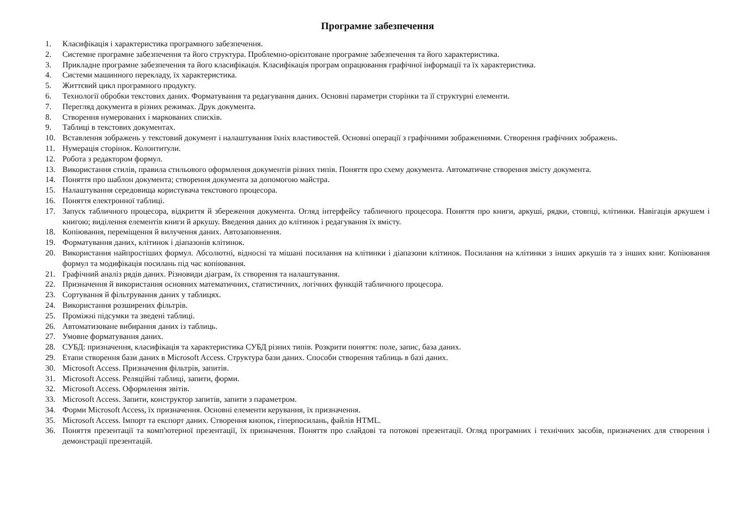Програмне забезпечення
1. Класифікація і характеристика програмного забезпечення.
2. Системне програмне забезпечення та його структура. Проблемно-орієнтоване програмне забезпечення та його характеристика.
3. Прикладне програмне забезпечення та його класифікація. Класифікація програм опрацювання графічної інформації та їх характеристика.
4. Системи машинного перекладу, їх характеристика.
5. Життєвий цикл програмного продукту.
6. Технології обробки текстових даних. Форматування та редагування даних. Основні параметри сторінки та її структурні елементи.
7. Перегляд документа в різних режимах. Друк документа.
8. Створення нумерованих і маркованих списків.
9. Таблиці в текстових документах.
10. Вставлення зображень у текстовий документ і налаштування їхніх властивостей. Основні операції з графічними зображеннями. Створення графічних зображень.
11. Нумерація сторінок. Колонтитули.
12. Робота з редактором формул.
13. Використання стилів, правила стильового оформлення документів різних типів. Поняття про схему документа. Автоматичне створення змісту документа.
14. Поняття про шаблон документа; створення документа за допомогою майстра.
15. Налаштування середовища користувача текстового процесора.
16. Поняття електронної таблиці.
17. Запуск табличного процесора, відкриття й збереження документа. Огляд інтерфейсу табличного процесора. Поняття про книги, аркуші, рядки, стовпці, клітинки. Навігація аркушем і книгою; виділення елементів книги й аркушу. Введення даних до клітинок і редагування їх вмісту.
18. Копіювання, переміщення й вилучення даних. Автозаповнення.
19. Форматування даних, клітинок і діапазонів клітинок.
20. Використання найпростіших формул. Абсолютні, відносні та мішані посилання на клітинки і діапазони клітинок. Посилання на клітинки з інших аркушів та з інших книг. Копіювання формул та модифікація посилань під час копіювання.
21. Графічний аналіз рядів даних. Різновиди діаграм, їх створення та налаштування.
22. Призначення й використання основних математичних, статистичних, логічних функцій табличного процесора.
23. Сортування й фільтрування даних у таблицях.
24. Використання розширених фільтрів.
25. Проміжні підсумки та зведені таблиці.
26. Автоматизоване вибирання даних із таблиць.
27. Умовне форматування даних.
28. СУБД: призначення, класифікація та характеристика СУБД різних типів. Розкрити поняття: поле, запис, база даних.
29. Етапи створення бази даних в Microsoft Access. Структура бази даних. Способи створення таблиць в базі даних.
30. Microsoft Access. Призначення фільтрів, запитів.
31. Microsoft Access. Реляційні таблиці, запити, форми.
32. Microsoft Access. Оформлення звітів.
33. Microsoft Access. Запити, конструктор запитів, запити з параметром.
34. Форми Microsoft Access, їх призначення. Основні елементи керування, їх призначення.
35. Microsoft Access. Імпорт та експорт даних. Створення кнопок, гіперпосилань, файлів HTML.
36. Поняття презентації та комп'ютерної презентації, їх призначення. Поняття про слайдові та потокові презентації. Огляд програмних і технічних засобів, призначених для створення і демонстрації презентацій.